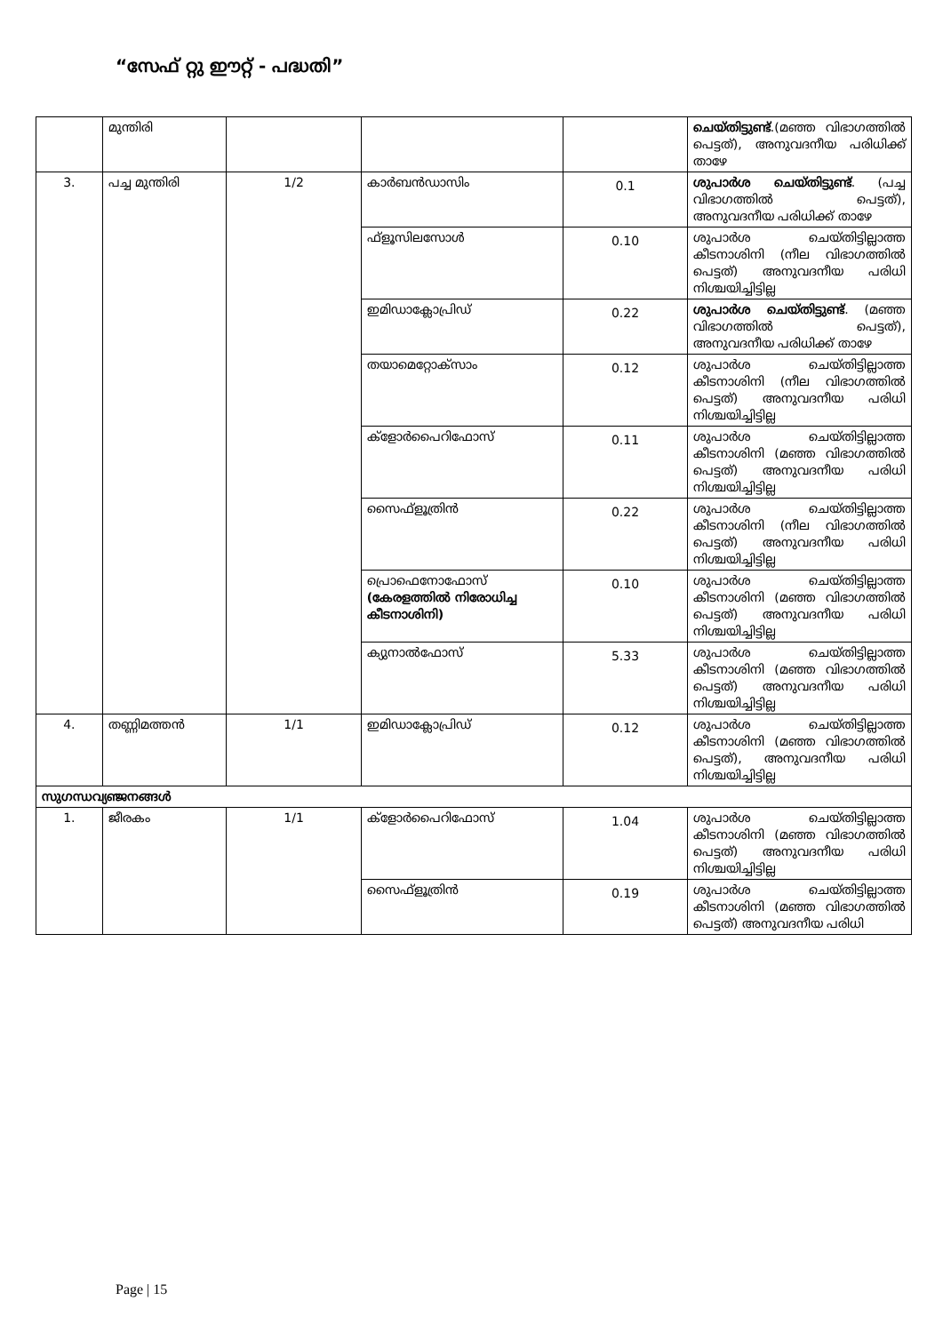“സേഫ് റ്റു ഈറ്റ് - പദ്ധതി”
| | മുന്തിരി | | | | ചെയ്തിട്ടുണ്ട് .(മഞ്ഞ വിഭാഗത്തിൽ പെട്ടത്), അനുവദനീയ പരിധിക്ക് താഴേ |
| 3. | പച്ച മുന്തിരി | 1/2 | കാർബൻഡാസിം | 0.1 | ശുപാർശ ചെയ്തിട്ടുണ്ട് . (പച്ച വിഭാഗത്തിൽ പെട്ടത്), അനുവദനീയ പരിധിക്ക് താഴേ |
| | | | ഫ്ളൂസിലസോൾ | 0.10 | ശുപാർശ ചെയ്തിട്ടില്ലാത്ത കീടനാശിനി (നീല വിഭാഗത്തിൽ പെട്ടത്) അനുവദനീയ പരിധി നിശ്ചയിച്ചിട്ടില്ല |
| | | | ഇമിഡാക്ലോപ്രിഡ് | 0.22 | ശുപാർശ ചെയ്തിട്ടുണ്ട് . (മഞ്ഞ വിഭാഗത്തിൽ പെട്ടത്), അനുവദനീയ പരിധിക്ക് താഴേ |
| | | | തയാമെറ്റോക്സാം | 0.12 | ശുപാർശ ചെയ്തിട്ടില്ലാത്ത കീടനാശിനി (നീല വിഭാഗത്തിൽ പെട്ടത്) അനുവദനീയ പരിധി നിശ്ചയിച്ചിട്ടില്ല |
| | | | ക്ളോർപൈറിഫോസ് | 0.11 | ശുപാർശ ചെയ്തിട്ടില്ലാത്ത കീടനാശിനി (മഞ്ഞ വിഭാഗത്തിൽ പെട്ടത്) അനുവദനീയ പരിധി നിശ്ചയിച്ചിട്ടില്ല |
| | | | സൈഫ്ളൂത്രിൻ | 0.22 | ശുപാർശ ചെയ്തിട്ടില്ലാത്ത കീടനാശിനി (നീല വിഭാഗത്തിൽ പെട്ടത്) അനുവദനീയ പരിധി നിശ്ചയിച്ചിട്ടില്ല |
| | | | പ്രൊഫെനോഫോസ് (കേരളത്തിൽ നിരോധിച്ച കീടനാശിനി) | 0.10 | ശുപാർശ ചെയ്തിട്ടില്ലാത്ത കീടനാശിനി (മഞ്ഞ വിഭാഗത്തിൽ പെട്ടത്) അനുവദനീയ പരിധി നിശ്ചയിച്ചിട്ടില്ല |
| | | | ക്യുനാൽഫോസ് | 5.33 | ശുപാർശ ചെയ്തിട്ടില്ലാത്ത കീടനാശിനി (മഞ്ഞ വിഭാഗത്തിൽ പെട്ടത്) അനുവദനീയ പരിധി നിശ്ചയിച്ചിട്ടില്ല |
| 4. | തണ്ണിമത്തൻ | 1/1 | ഇമിഡാക്ലോപ്രിഡ് | 0.12 | ശുപാർശ ചെയ്തിട്ടില്ലാത്ത കീടനാശിനി (മഞ്ഞ വിഭാഗത്തിൽ പെട്ടത്), അനുവദനീയ പരിധി നിശ്ചയിച്ചിട്ടില്ല |
| സുഗന്ധവ്യഞ്ജനങ്ങൾ | | | | | |
| 1. | ജീരകം | 1/1 | ക്ളോർപൈറിഫോസ് | 1.04 | ശുപാർശ ചെയ്തിട്ടില്ലാത്ത കീടനാശിനി (മഞ്ഞ വിഭാഗത്തിൽ പെട്ടത്) അനുവദനീയ പരിധി നിശ്ചയിച്ചിട്ടില്ല |
| | | | സൈഫ്ളൂത്രിൻ | 0.19 | ശുപാർശ ചെയ്തിട്ടില്ലാത്ത കീടനാശിനി (മഞ്ഞ വിഭാഗത്തിൽ പെട്ടത്) അനുവദനീയ പരിധി |
Page | 15